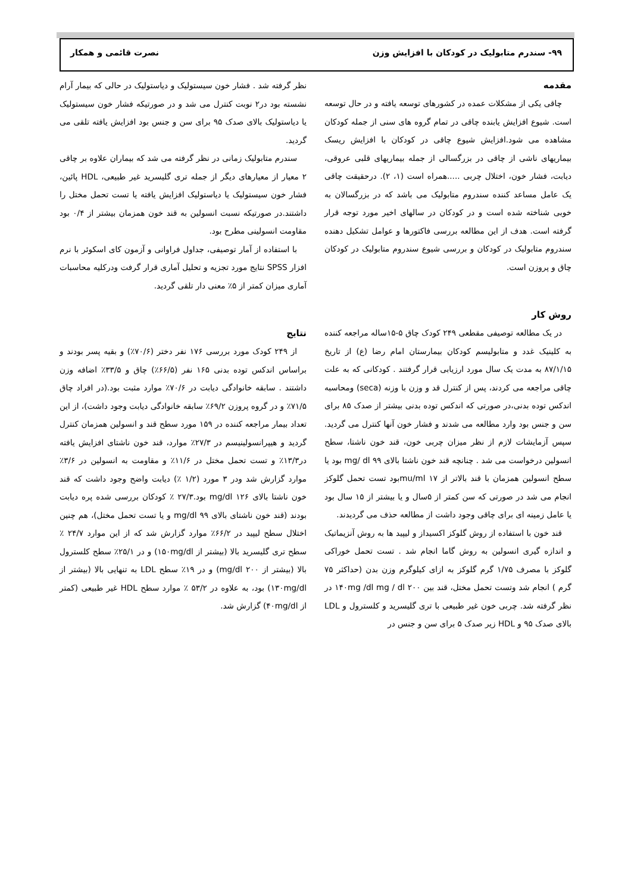۹۹- سندرم متابولیک در کودکان با افزایش وزن نصرت قائمی و همکار
مقدمه
چاقی یکی از مشکلات عمده در کشورهای توسعه یافته و در حال توسعه است. شیوع افزایش یابنده چاقی در تمام گروه های سنی از جمله کودکان مشاهده می شود.افزایش شیوع چاقی در کودکان با افزایش ریسک بیماریهای ناشی از چاقی در بزرگسالی از جمله بیماریهای قلبی عروقی، دیابت، فشار خون، اختلال چربی .....همراه است (۱، ۲). درحقیقت چاقی یک عامل مساعد کننده سندروم متابولیک می باشد که در بزرگسالان به خوبی شناخته شده است و در کودکان در سالهای اخیر مورد توجه قرار گرفته است. هدف از این مطالعه بررسی فاکتورها و عوامل تشکیل دهنده سندروم متابولیک در کودکان و بررسی شیوع سندروم متابولیک در کودکان چاق و پروزن است.
روش کار
در یک مطالعه توصیفی مقطعی ۲۴۹ کودک چاق ۵-۱۵ساله مراجعه کننده به کلینیک غدد و متابولیسم کودکان بیمارستان امام رضا (ع) از تاریخ ۸۷/۱/۱۵ به مدت یک سال مورد ارزیابی قرار گرفتند . کودکانی که به علت چاقی مراجعه می کردند، پس از کنترل قد و وزن با وزنه (seca) ومحاسبه اندکس توده بدنی،در صورتی که اندکس توده بدنی بیشتر از صدک ۸۵ برای سن و جنس بود وارد مطالعه می شدند و فشار خون آنها کنترل می گردید. سپس آزمایشات لازم از نظر میزان چربی خون، قند خون ناشتا، سطح انسولین درخواست می شد . چنانچه قند خون ناشتا بالای mg/ dl ۹۹ بود یا سطح انسولین همزمان با قند بالاتر از mu/ml ۱۷بود تست تحمل گلوکز انجام می شد در صورتی که سن کمتر از ۵سال و یا بیشتر از ۱۵ سال بود یا عامل زمینه ای برای چاقی وجود داشت از مطالعه حذف می گردیدند.
قند خون با استفاده از روش گلوکز اکسیداز و لیپید ها به روش آنزیماتیک و اندازه گیری انسولین به روش گاما انجام شد . تست تحمل خوراکی گلوکز با مصرف ۱/۷۵ گرم گلوکز به ازای کیلوگرم وزن بدن (حداکثر ۷۵ گرم ) انجام شد وتست تحمل مختل، قند بین ۱۴۰mg /dl mg / dl ۲۰۰ در نظر گرفته شد. چربی خون غیر طبیعی با تری گلیسرید و کلسترول و LDL بالای صدک ۹۵ و HDL زیر صدک ۵ برای سن و جنس در
نظر گرفته شد . فشار خون سیستولیک و دیاستولیک در حالی که بیمار آرام نشسته بود در۲ نوبت کنترل می شد و در صورتیکه فشار خون سیستولیک یا دیاستولیک بالای صدک ۹۵ برای سن و جنس بود افزایش یافته تلقی می گردید.
سندرم متابولیک زمانی در نظر گرفته می شد که بیماران علاوه بر چاقی ۲ معیار از معیارهای دیگر از جمله تری گلیسرید غیر طبیعی، HDL پائین، فشار خون سیستولیک یا دیاستولیک افزایش یافته یا تست تحمل مختل را داشتند.در صورتیکه نسبت انسولین به قند خون همزمان بیشتر از ۰/۴ بود مقاومت انسولینی مطرح بود.
با استفاده از آمار توصیفی، جداول فراوانی و آزمون کای اسکوئر با نرم افزار SPSS نتایج مورد تجزیه و تحلیل آماری قرار گرفت ودرکلیه محاسبات آماری میزان کمتر از ۵٪ معنی دار تلقی گردید.
نتایج
از ۲۴۹ کودک مورد بررسی ۱۷۶ نفر دختر (۷۰/۶٪) و بقیه پسر بودند و براساس اندکس توده بدنی ۱۶۵ نفر (۶۶/۵٪) چاق و ۳۳/۵٪ اضافه وزن داشتند . سابقه خانوادگی دیابت در ۷۰/۶٪ موارد مثبت بود.(در افراد چاق ۷۱/۵٪ و در گروه پروزن ۶۹/۲٪ سابقه خانوادگی دیابت وجود داشت)، از این تعداد بیمار مراجعه کننده در ۱۵۹ مورد سطح قند و انسولین همزمان کنترل گردید و هیپرانسولینیسم در ۲۷/۳٪ موارد، قند خون ناشتای افزایش یافته در۱۳/۳٪ و تست تحمل مختل در ۱۱/۶٪ و مقاومت به انسولین در ۳/۶٪ موارد گزارش شد ودر ۳ مورد (۱/۲ ٪) دیابت واضح وجود داشت که قند خون ناشتا بالای mg/dl ۱۲۶ بود.۲۷/۳ ٪ کودکان بررسی شده پره دیابت بودند (قند خون ناشتای بالای mg/dl ۹۹ و یا تست تحمل مختل)، هم چنین اختلال سطح لیپید در ۶۶/۲٪ موارد گزارش شد که از این موارد ۲۴/۷ ٪ سطح تری گلیسرید بالا (بیشتر از ۱۵۰mg/dl) و در ۲۵/۱٪ سطح کلسترول بالا (بیشتر از mg/dl ۲۰۰) و در ۱۹٪ سطح LDL به تنهایی بالا (بیشتر از ۱۳۰mg/dl) بود، به علاوه در ۵۳/۲ ٪ موارد سطح HDL غیر طبیعی (کمتر از ۴۰mg/dl) گزارش شد.